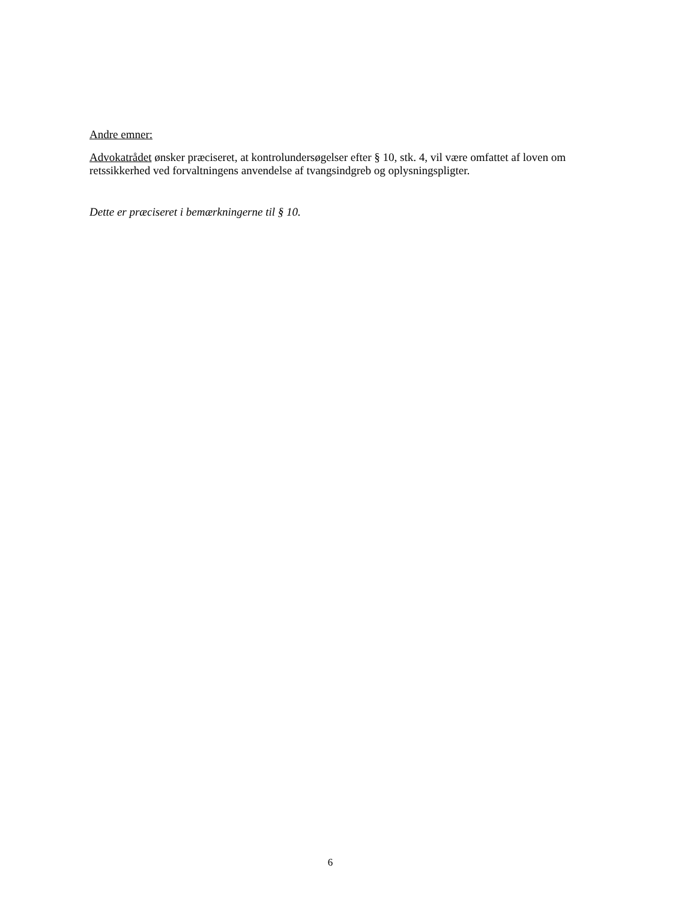Andre emner:
Advokatrådet ønsker præciseret, at kontrolundersøgelser efter § 10, stk. 4, vil være omfattet af loven om retssikkerhed ved forvaltningens anvendelse af tvangsindgreb og oplysningspligter.
Dette er præciseret i bemærkningerne til § 10.
6